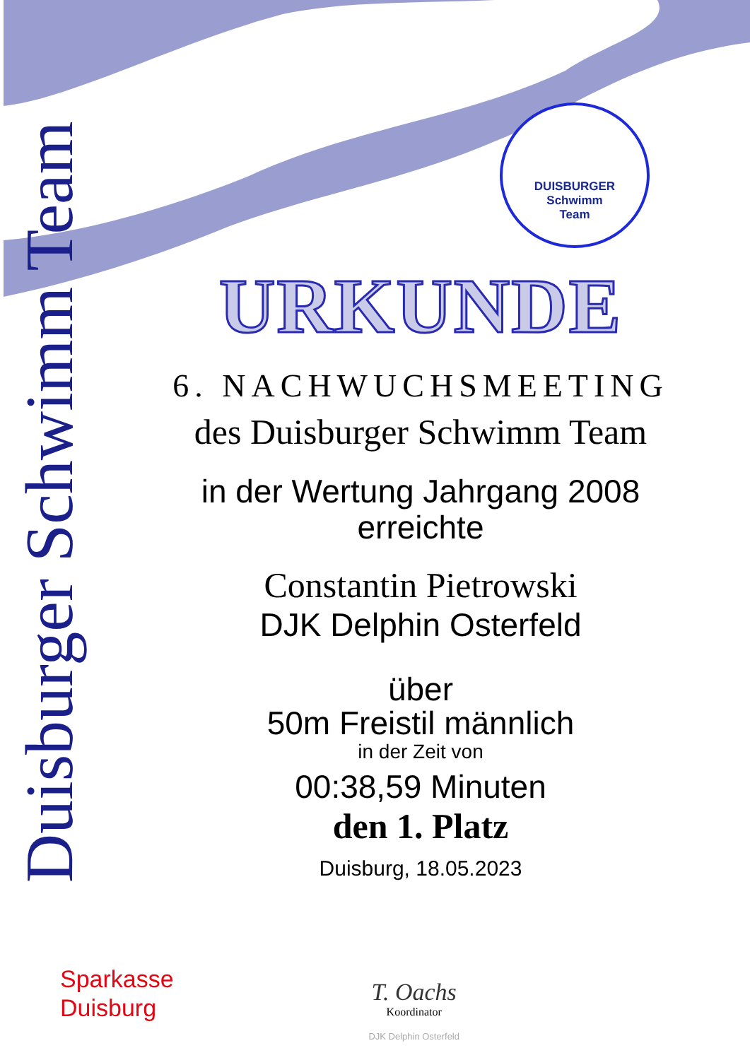Duisburger Schwimm Team
DUISBURGER
Schwimm
Team
URKUNDE
6. NACHWUCHSMEETING
des Duisburger Schwimm Team
in der Wertung Jahrgang 2008
erreichte
Constantin Pietrowski
DJK Delphin Osterfeld
über
50m Freistil männlich
in der Zeit von
00:38,59 Minuten
den 1. Platz
Duisburg, 18.05.2023
Sparkasse
Duisburg
T. Oachs
Koordinator
DJK Delphin Osterfeld